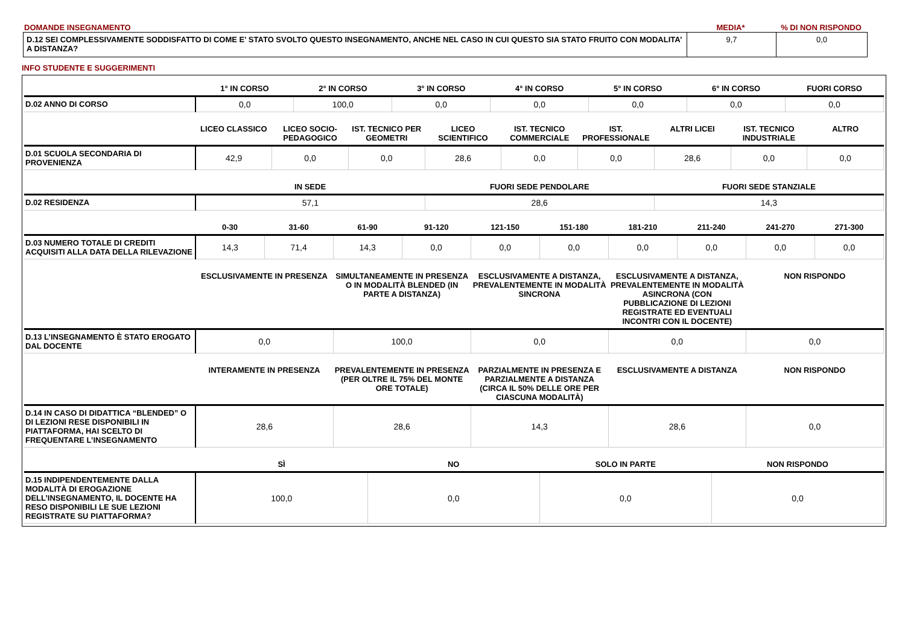DOMANDE INSEGNAMENTO MEDIA* % DI NON RISPONDO
| D.12 SEI COMPLESSIVAMENTE SODDISFATTO DI COME E' STATO SVOLTO QUESTO INSEGNAMENTO, ANCHE NEL CASO IN CUI QUESTO SIA STATO FRUITO CON MODALITA’ A DISTANZA? | 9,7 | 0,0 |
INFO STUDENTE E SUGGERIMENTI
| | 1° IN CORSO | 2° IN CORSO | 3° IN CORSO | 4° IN CORSO | 5° IN CORSO | 6° IN CORSO | FUORI CORSO |
| --- | --- | --- | --- | --- | --- | --- | --- |
| D.02 ANNO DI CORSO | 0,0 | 100,0 | 0,0 | 0,0 | 0,0 | 0,0 | 0,0 |
| | LICEO CLASSICO | LICEO SOCIO-PEDAGOGICO | IST. TECNICO PER GEOMETRI | LICEO SCIENTIFICO | IST. TECNICO COMMERCIALE | IST. PROFESSIONALE | ALTRI LICEI | IST. TECNICO INDUSTRIALE | ALTRO |
| --- | --- | --- | --- | --- | --- | --- | --- | --- | --- |
| D.01 SCUOLA SECONDARIA DI PROVENIENZA | 42,9 | 0,0 | 0,0 | 28,6 | 0,0 | 0,0 | 28,6 | 0,0 | 0,0 |
| | IN SEDE | FUORI SEDE PENDOLARE | FUORI SEDE STANZIALE |
| --- | --- | --- | --- |
| D.02 RESIDENZA | 57,1 | 28,6 | 14,3 |
| | 0-30 | 31-60 | 61-90 | 91-120 | 121-150 | 151-180 | 181-210 | 211-240 | 241-270 | 271-300 |
| --- | --- | --- | --- | --- | --- | --- | --- | --- | --- | --- |
| D.03 NUMERO TOTALE DI CREDITI ACQUISITI ALLA DATA DELLA RILEVAZIONE | 14,3 | 71,4 | 14,3 | 0,0 | 0,0 | 0,0 | 0,0 | 0,0 | 0,0 | 0,0 |
| | ESCLUSIVAMENTE IN PRESENZA | SIMULTANEAMENTE IN PRESENZA O IN MODALITÀ BLENDED (IN PARTE A DISTANZA) | ESCLUSIVAMENTE A DISTANZA, PREVALENTEMENTE IN MODALITÀ SINCRONA | ESCLUSIVAMENTE A DISTANZA, PREVALENTEMENTE IN MODALITÀ ASINCRONA (CON PUBBLICAZIONE DI LEZIONI REGISTRATE ED EVENTUALI INCONTRI CON IL DOCENTE) | NON RISPONDO |
| --- | --- | --- | --- | --- | --- |
| D.13 L’INSEGNAMENTO È STATO EROGATO DAL DOCENTE | 0,0 | 100,0 | 0,0 | 0,0 | 0,0 |
| | INTERAMENTE IN PRESENZA | PREVALENTEMENTE IN PRESENZA (PER OLTRE IL 75% DEL MONTE ORE TOTALE) | PARZIALMENTE IN PRESENZA E PARZIALMENTE A DISTANZA (CIRCA IL 50% DELLE ORE PER CIASCUNA MODALITÀ) | ESCLUSIVAMENTE A DISTANZA | NON RISPONDO |
| --- | --- | --- | --- | --- | --- |
| D.14 IN CASO DI DIDATTICA “BLENDED” O DI LEZIONI RESE DISPONIBILI IN PIATTAFORMA, HAI SCELTO DI FREQUENTARE L’INSEGNAMENTO | 28,6 | 28,6 | 14,3 | 28,6 | 0,0 |
| | SÌ | NO | SOLO IN PARTE | NON RISPONDO |
| --- | --- | --- | --- | --- |
| D.15 INDIPENDENTEMENTE DALLA MODALITÀ DI EROGAZIONE DELL’INSEGNAMENTO, IL DOCENTE HA RESO DISPONIBILI LE SUE LEZIONI REGISTRATE SU PIATTAFORMA? | 100,0 | 0,0 | 0,0 | 0,0 |